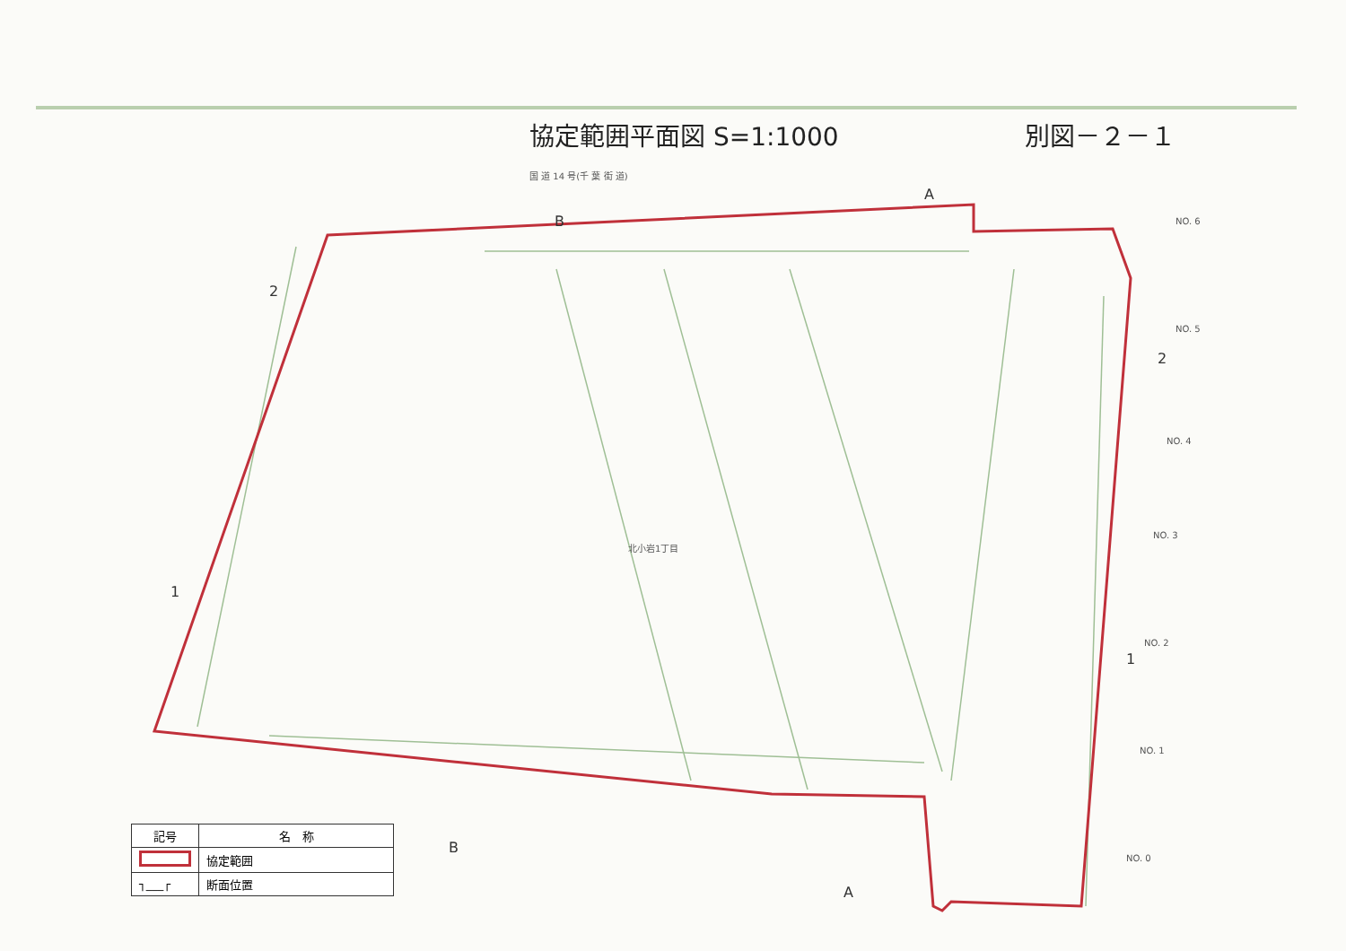協定範囲平面図 S=1:1000 別図－２－１
A
B
2
1
2
1
B
A
NO. 6
NO. 5
NO. 4
NO. 3
NO. 2
NO. 1
NO. 0
北小岩1丁目
国 道 14 号(千 葉 街 道)
| 記号 | 名 称 |
| --- | --- |
| | 協定範囲 |
| ┐___┌ | 断面位置 |